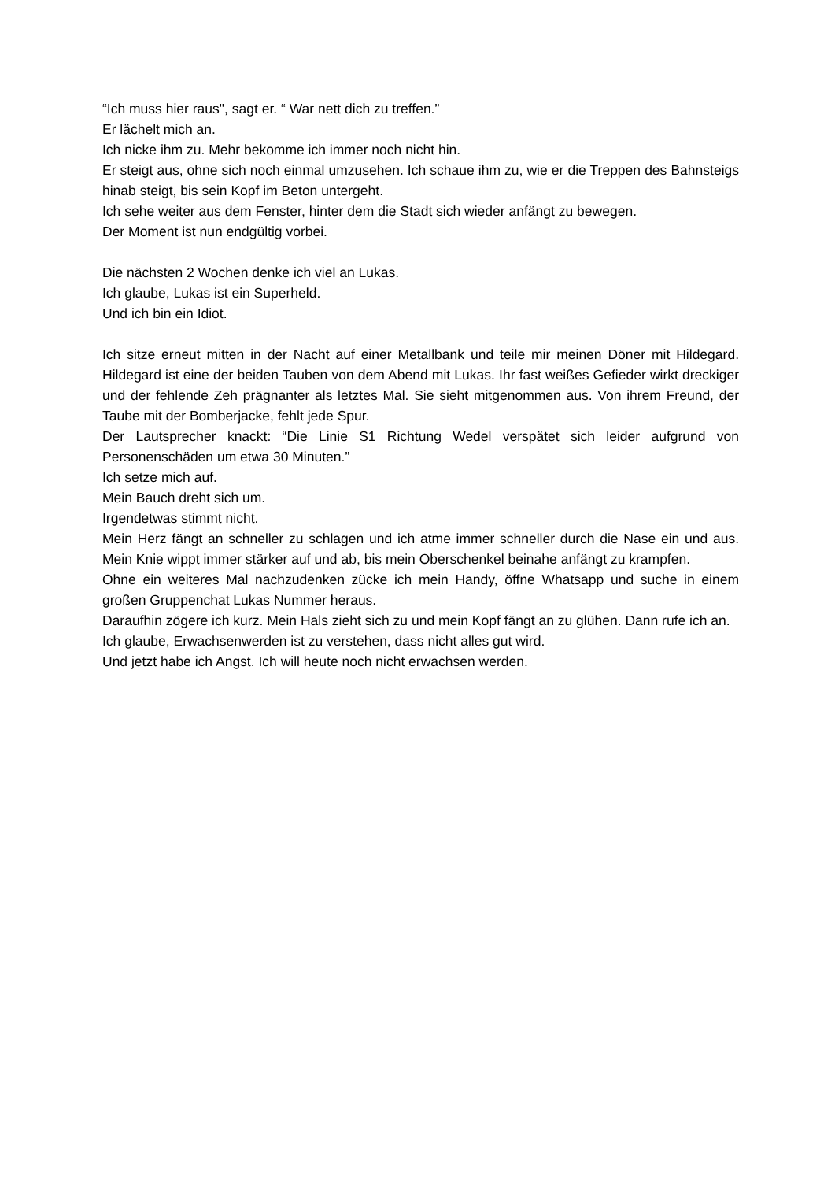“Ich muss hier raus", sagt er. “ War nett dich zu treffen.”
Er lächelt mich an.
Ich nicke ihm zu. Mehr bekomme ich immer noch nicht hin.
Er steigt aus, ohne sich noch einmal umzusehen. Ich schaue ihm zu, wie er die Treppen des Bahnsteigs hinab steigt, bis sein Kopf im Beton untergeht.
Ich sehe weiter aus dem Fenster, hinter dem die Stadt sich wieder anfängt zu bewegen.
Der Moment ist nun endgültig vorbei.
Die nächsten 2 Wochen denke ich viel an Lukas.
Ich glaube, Lukas ist ein Superheld.
Und ich bin ein Idiot.
Ich sitze erneut mitten in der Nacht auf einer Metallbank und teile mir meinen Döner mit Hildegard. Hildegard ist eine der beiden Tauben von dem Abend mit Lukas. Ihr fast weißes Gefieder wirkt dreckiger und der fehlende Zeh prägnanter als letztes Mal. Sie sieht mitgenommen aus. Von ihrem Freund, der Taube mit der Bomberjacke, fehlt jede Spur.
Der Lautsprecher knackt: “Die Linie S1 Richtung Wedel verspätet sich leider aufgrund von Personenschäden um etwa 30 Minuten.”
Ich setze mich auf.
Mein Bauch dreht sich um.
Irgendetwas stimmt nicht.
Mein Herz fängt an schneller zu schlagen und ich atme immer schneller durch die Nase ein und aus. Mein Knie wippt immer stärker auf und ab, bis mein Oberschenkel beinahe anfängt zu krampfen.
Ohne ein weiteres Mal nachzudenken zücke ich mein Handy, öffne Whatsapp und suche in einem großen Gruppenchat Lukas Nummer heraus.
Daraufhin zögere ich kurz. Mein Hals zieht sich zu und mein Kopf fängt an zu glühen. Dann rufe ich an.
Ich glaube, Erwachsenwerden ist zu verstehen, dass nicht alles gut wird.
Und jetzt habe ich Angst. Ich will heute noch nicht erwachsen werden.